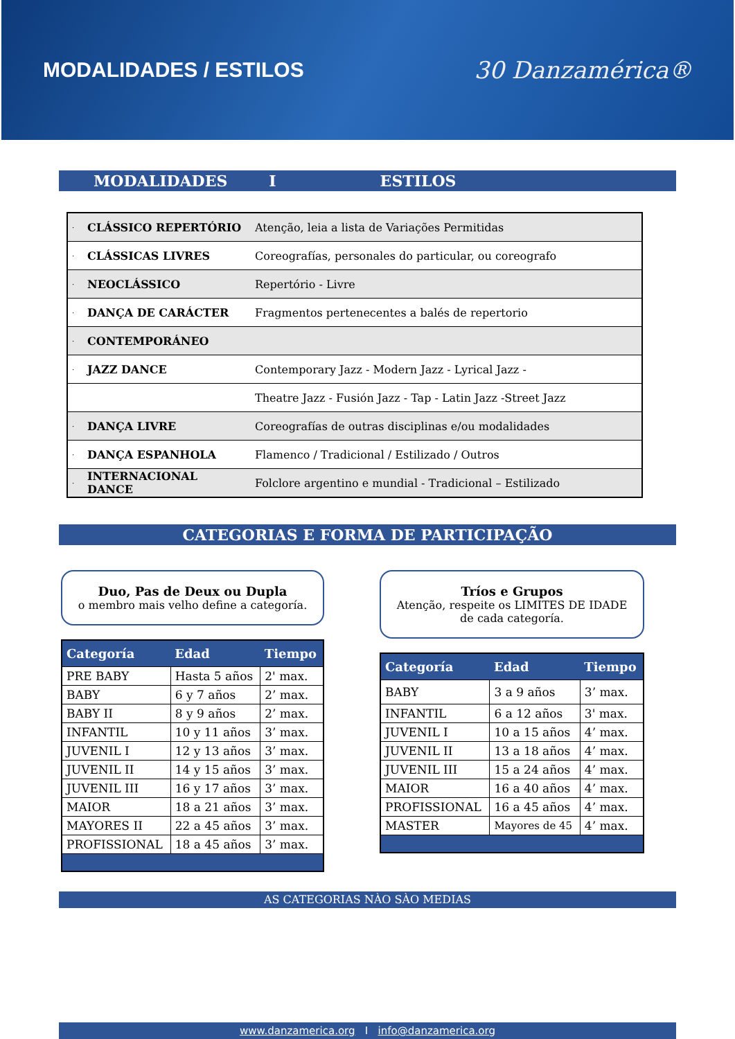MODALIDADES / ESTILOS 30 Danzamérica®
MODALIDADES I ESTILOS
| · | CLÁSSICO REPERTÓRIO | Atenção, leia a lista de Variações Permitidas |
| · | CLÁSSICAS LIVRES | Coreografías, personales do particular, ou coreografo |
| · | NEOCLÁSSICO | Repertório - Livre |
| · | DANÇA DE CARÁCTER | Fragmentos pertenecentes a balés de repertorio |
| · | CONTEMPORÁNEO | |
| · | JAZZ DANCE | Contemporary Jazz - Modern Jazz - Lyrical Jazz - |
| | | Theatre Jazz - Fusión Jazz - Tap - Latin Jazz -Street Jazz |
| · | DANÇA LIVRE | Coreografías de outras disciplinas e/ou modalidades |
| · | DANÇA ESPANHOLA | Flamenco / Tradicional / Estilizado / Outros |
| · | INTERNACIONAL DANCE | Folclore argentino e mundial - Tradicional – Estilizado |
CATEGORIAS E FORMA DE PARTICIPAÇÃO
Duo, Pas de Deux ou Dupla
o membro mais velho define a categoría.
| Categoría | Edad | Tiempo |
| --- | --- | --- |
| PRE BABY | Hasta 5 años | 2' max. |
| BABY | 6 y 7 años | 2’ max. |
| BABY II | 8 y 9 años | 2’ max. |
| INFANTIL | 10 y 11 años | 3’ max. |
| JUVENIL I | 12 y 13 años | 3’ max. |
| JUVENIL II | 14 y 15 años | 3’ max. |
| JUVENIL III | 16 y 17 años | 3’ max. |
| MAIOR | 18 a 21 años | 3’ max. |
| MAYORES II | 22 a 45 años | 3’ max. |
| PROFISSIONAL | 18 a 45 años | 3’ max. |
Tríos e Grupos
Atenção, respeite os LIMITES DE IDADE
de cada categoría.
| Categoría | Edad | Tiempo |
| --- | --- | --- |
| BABY | 3 a 9 años | 3’ max. |
| INFANTIL | 6 a 12 años | 3' max. |
| JUVENIL I | 10 a 15 años | 4’ max. |
| JUVENIL II | 13 a 18 años | 4’ max. |
| JUVENIL III | 15 a 24 años | 4’ max. |
| MAIOR | 16 a 40 años | 4’ max. |
| PROFISSIONAL | 16 a 45 años | 4’ max. |
| MASTER | Mayores de 45 | 4’ max. |
AS CATEGORIAS NÀO SÀO MEDIAS
www.danzamerica.org I info@danzamerica.org